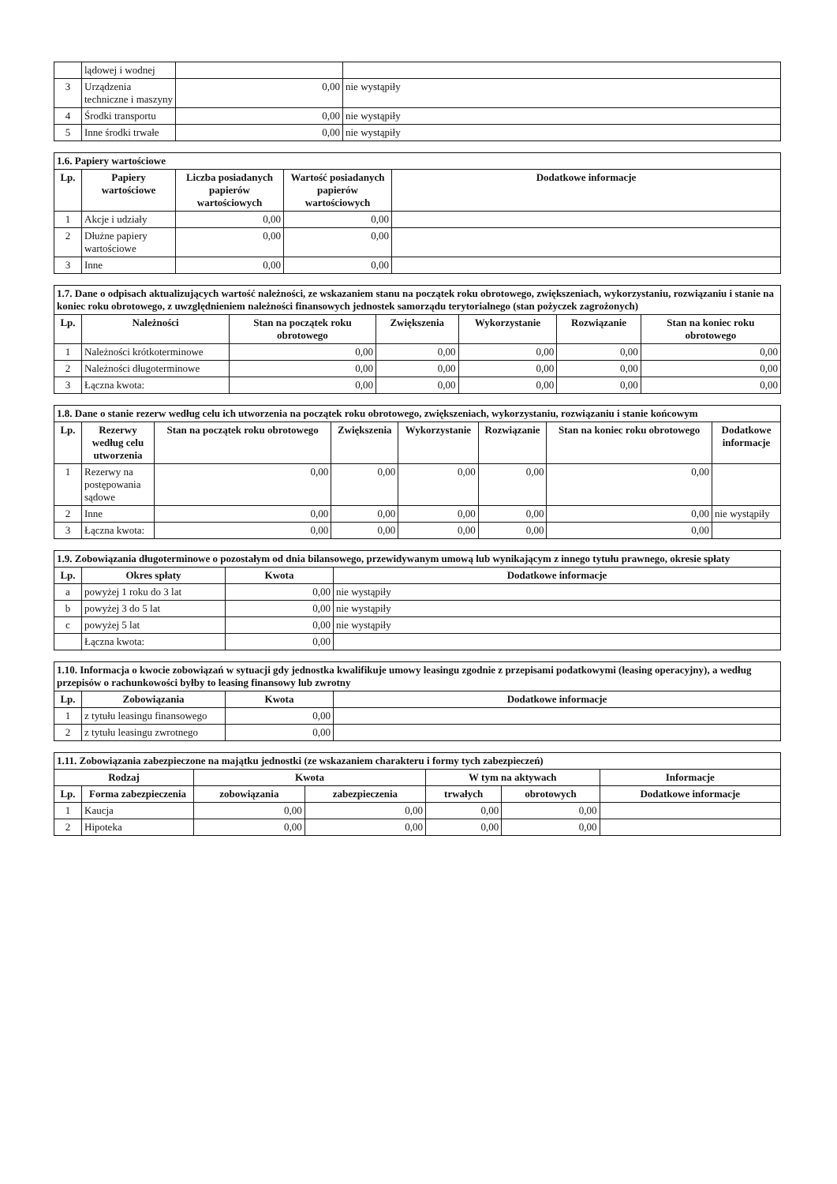| | lądowej i wodnej | | |
| 3 | Urządzenia techniczne i maszyny | 0,00 | nie wystąpiły |
| 4 | Środki transportu | 0,00 | nie wystąpiły |
| 5 | Inne środki trwałe | 0,00 | nie wystąpiły |
| 1.6. Papiery wartościowe | | | | |
| Lp. | Papiery wartościowe | Liczba posiadanych papierów wartościowych | Wartość posiadanych papierów wartościowych | Dodatkowe informacje |
| 1 | Akcje i udziały | 0,00 | 0,00 | |
| 2 | Dłużne papiery wartościowe | 0,00 | 0,00 | |
| 3 | Inne | 0,00 | 0,00 | |
| 1.7. Dane o odpisach aktualizujących wartość należności, ze wskazaniem stanu na początek roku obrotowego, zwiększeniach, wykorzystaniu, rozwiązaniu i stanie na koniec roku obrotowego, z uwzględnieniem należności finansowych jednostek samorządu terytorialnego (stan pożyczek zagrożonych) | | | | | | |
| Lp. | Należności | Stan na początek roku obrotowego | Zwiększenia | Wykorzystanie | Rozwiązanie | Stan na koniec roku obrotowego |
| 1 | Należności krótkoterminowe | 0,00 | 0,00 | 0,00 | 0,00 | 0,00 |
| 2 | Należności długoterminowe | 0,00 | 0,00 | 0,00 | 0,00 | 0,00 |
| 3 | Łączna kwota: | 0,00 | 0,00 | 0,00 | 0,00 | 0,00 |
| 1.8. Dane o stanie rezerw według celu ich utworzenia na początek roku obrotowego, zwiększeniach, wykorzystaniu, rozwiązaniu i stanie końcowym | | | | | | | |
| Lp. | Rezerwy według celu utworzenia | Stan na początek roku obrotowego | Zwiększenia | Wykorzystanie | Rozwiązanie | Stan na koniec roku obrotowego | Dodatkowe informacje |
| 1 | Rezerwy na postępowania sądowe | 0,00 | 0,00 | 0,00 | 0,00 | 0,00 | |
| 2 | Inne | 0,00 | 0,00 | 0,00 | 0,00 | 0,00 | nie wystąpiły |
| 3 | Łączna kwota: | 0,00 | 0,00 | 0,00 | 0,00 | 0,00 | |
| 1.9. Zobowiązania długoterminowe o pozostałym od dnia bilansowego, przewidywanym umową lub wynikającym z innego tytułu prawnego, okresie spłaty | | | |
| Lp. | Okres spłaty | Kwota | Dodatkowe informacje |
| a | powyżej 1 roku do 3 lat | 0,00 | nie wystąpiły |
| b | powyżej 3 do 5 lat | 0,00 | nie wystąpiły |
| c | powyżej 5 lat | 0,00 | nie wystąpiły |
| | Łączna kwota: | 0,00 | |
| 1.10. Informacja o kwocie zobowiązań w sytuacji gdy jednostka kwalifikuje umowy leasingu zgodnie z przepisami podatkowymi (leasing operacyjny), a według przepisów o rachunkowości byłby to leasing finansowy lub zwrotny | | | |
| Lp. | Zobowiązania | Kwota | Dodatkowe informacje |
| 1 | z tytułu leasingu finansowego | 0,00 | |
| 2 | z tytułu leasingu zwrotnego | 0,00 | |
| 1.11. Zobowiązania zabezpieczone na majątku jednostki (ze wskazaniem charakteru i formy tych zabezpieczeń) | | | | | | |
| Rodzaj | | Kwota | | W tym na aktywach | | Informacje |
| Lp. | Forma zabezpieczenia | zobowiązania | zabezpieczenia | trwałych | obrotowych | Dodatkowe informacje |
| 1 | Kaucja | 0,00 | 0,00 | 0,00 | 0,00 | |
| 2 | Hipoteka | 0,00 | 0,00 | 0,00 | 0,00 | |